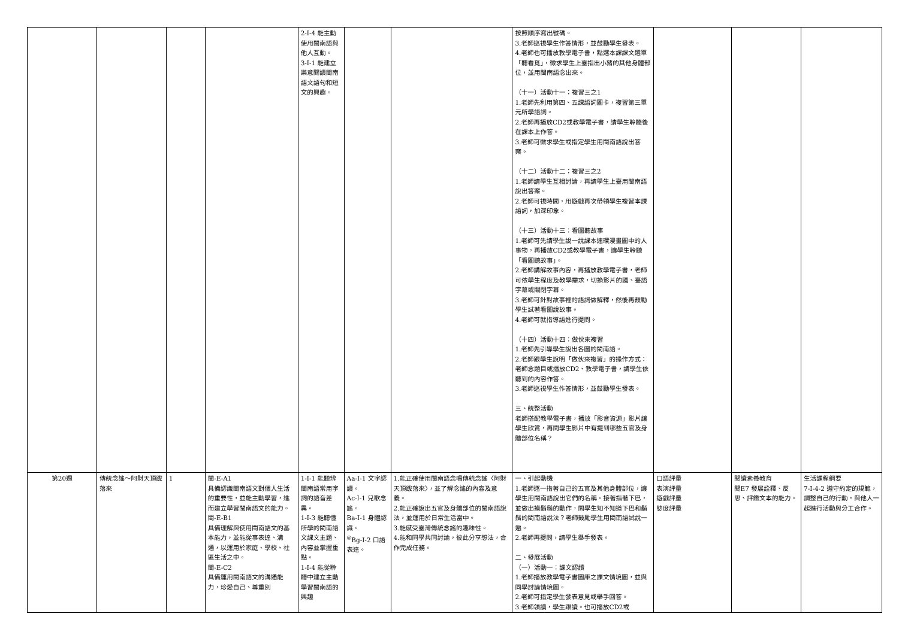| | | | | 2-Ⅰ-4 能主動使用閩南語與他人互動。 3-Ⅰ-1 能建立樂意閱讀閩南語文語句和短文的興趣。 | | | 按照順序寫出號碼。 3.老師巡視學生作答情形，並鼓勵學生發表。 4.老師也可播放教學電子書，點選本課課文選單「聽看覓」，徵求學生上臺指出小豬的其他身體部位，並用閩南語念出來。 （十一）活動十一：複習三之1 1.老師先利用第四、五課語詞圖卡，複習第三單元所學語詞。 2.老師再播放CD2或教學電子書，請學生聆聽後在課本上作答。 3.老師可徵求學生或指定學生用閩南語說出答案。 （十二）活動十二：複習三之2 1.老師請學生互相討論，再請學生上臺用閩南語說出答案。 2.老師可視時間，用遊戲再次帶領學生複習本課語詞，加深印象。 （十三）活動十三：看圖聽故事 1.老師可先請學生說一說課本連環漫畫圖中的人事物，再播放CD2或教學電子書，讓學生聆聽「看圖聽故事」。 2.老師講解故事內容，再播放教學電子書，老師可依學生程度及教學需求，切換影片的國、臺語字幕或關閉字幕。 3.老師可針對故事裡的語詞做解釋，然後再鼓勵學生試著看圖說故事。 4.老師可就指導語進行提問。 （十四）活動十四：做伙來複習 1.老師先引導學生說出各圖的閩南語。 2.老師跟學生說明「做伙來複習」的操作方式：老師念題目或播放CD2、教學電子書，請學生依聽到的內容作答。 3.老師巡視學生作答情形，並鼓勵學生發表。 三、統整活動 老師搭配教學電子書，播放「影音資源」影片讓學生欣賞，再問學生影片中有提到哪些五官及身體部位名稱？ | | | |
| 第20週 | 傳統念謠～阿財天頂跋落來 | 1 | 閩-E-A1 具備認識閩南語文對個人生活的重要性，並能主動學習，進而建立學習閩南語文的能力。 閩-E-B1 具備理解與使用閩南語文的基本能力，並能從事表達、溝通，以運用於家庭、學校、社區生活之中。 閩-E-C2 具備運用閩南語文的溝通能力，珍愛自己、尊重別 | 1-Ⅰ-1 能聽辨閩南語常用字詞的語音差異。 1-Ⅰ-3 能聽懂所學的閩南語文課文主題、內容並掌握重點。 1-Ⅰ-4 能從聆聽中建立主動學習閩南語的興趣 | Aa-Ⅰ-1 文字認讀。 Ac-Ⅰ-1 兒歌念謠。 Ba-Ⅰ-1 身體認識。 <sup>◎</sup>Bg-Ⅰ-2 口語表達。 | 1.能正確使用閩南語念唱傳統念謠〈阿財天頂跋落來〉，並了解念謠的內容及意義。 2.能正確說出五官及身體部位的閩南語說法，並運用於日常生活當中。 3.能感受臺灣傳統念謠的趣味性。 4.能和同學共同討論，彼此分享想法，合作完成任務。 | 一、引起動機 1.老師逐一指著自己的五官及其他身體部位，讓學生用閩南語說出它們的名稱。接著指著下巴，並做出摸鬍鬚的動作，問學生知不知道下巴和鬍鬚的閩南語說法？老師鼓勵學生用閩南語試說一遍。 2.老師再提問，請學生舉手發表。 二、發展活動 （一）活動一：課文認讀 1.老師播放教學電子書圖庫之課文情境圖，並與同學討論情境圖。 2.老師可指定學生發表意見或舉手回答。 3.老師領讀，學生跟讀。也可播放CD2或 | 口語評量 表演評量 遊戲評量 態度評量 | 閱讀素養教育 閱E7 發展詮釋、反思、評鑑文本的能力。 | 生活課程綱要 7-I-4-2 遵守約定的規範，調整自己的行動，與他人一起進行活動與分工合作。 |